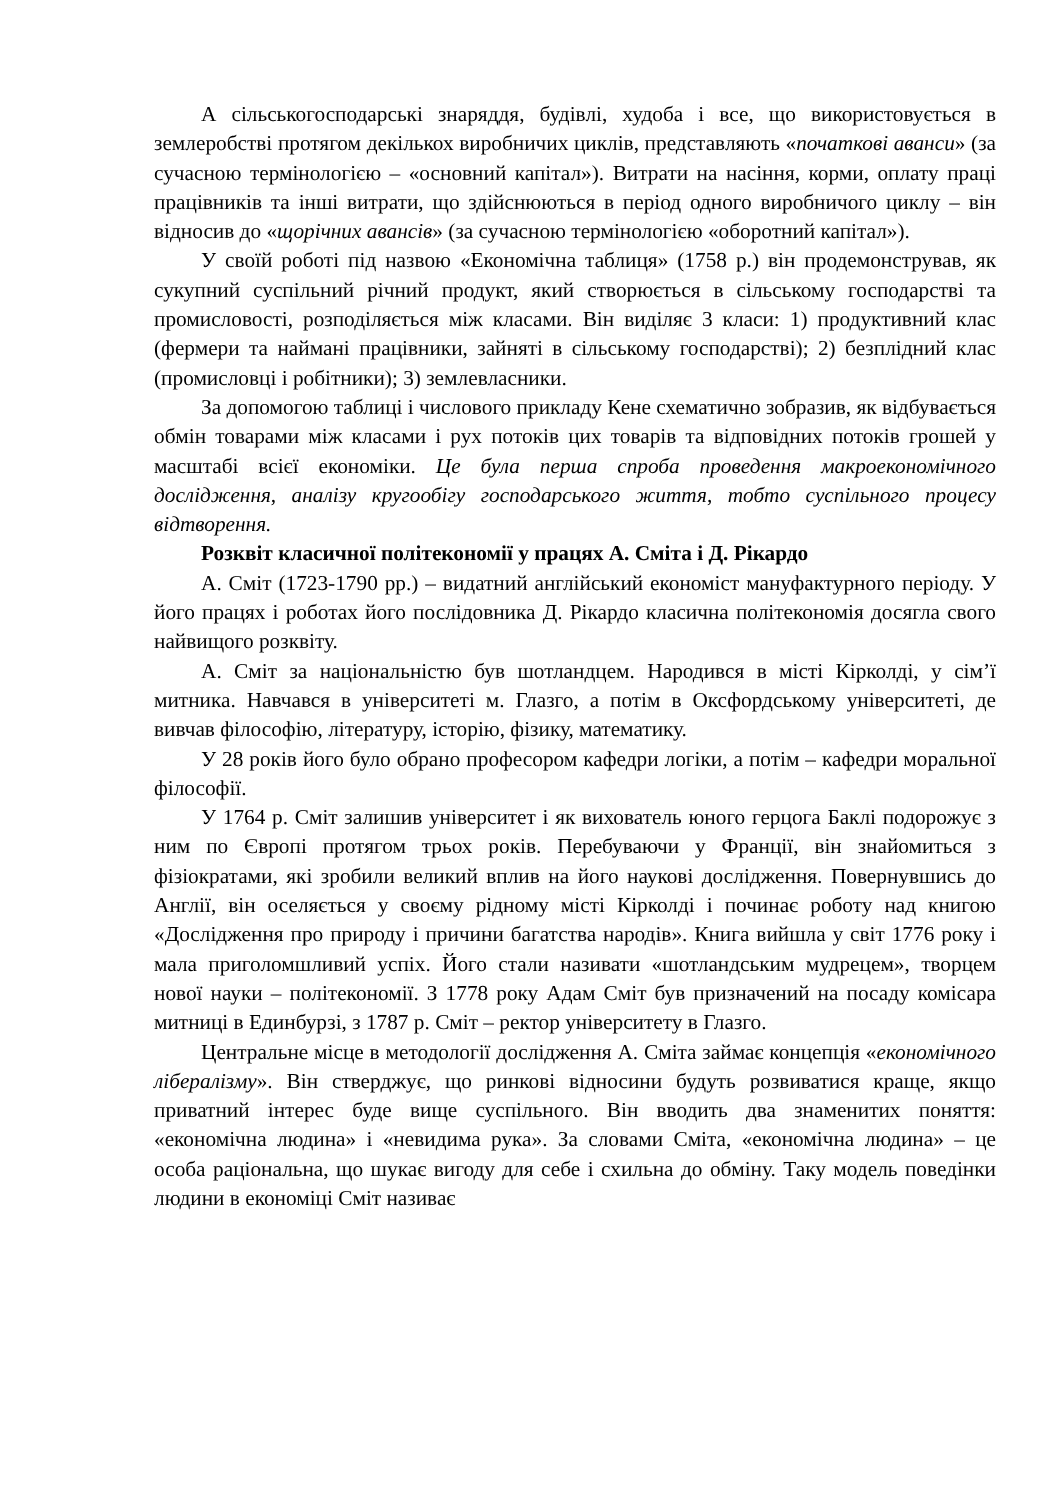А сільськогосподарські знаряддя, будівлі, худоба і все, що використовується в землеробстві протягом декількох виробничих циклів, представляють «початкові аванси» (за сучасною термінологією – «основний капітал»). Витрати на насіння, корми, оплату праці працівників та інші витрати, що здійснюються в період одного виробничого циклу – він відносив до «щорічних авансів» (за сучасною термінологією «оборотний капітал»).
У своїй роботі під назвою «Економічна таблиця» (1758 р.) він продемонстрував, як сукупний суспільний річний продукт, який створюється в сільському господарстві та промисловості, розподіляється між класами. Він виділяє 3 класи: 1) продуктивний клас (фермери та наймані працівники, зайняті в сільському господарстві); 2) безплідний клас (промисловці і робітники); 3) землевласники.
За допомогою таблиці і числового прикладу Кене схематично зобразив, як відбувається обмін товарами між класами і рух потоків цих товарів та відповідних потоків грошей у масштабі всієї економіки. Це була перша спроба проведення макроекономічного дослідження, аналізу кругообігу господарського життя, тобто суспільного процесу відтворення.
Розквіт класичної політекономії у працях А. Сміта і Д. Рікардо
А. Сміт (1723-1790 рр.) – видатний англійський економіст мануфактурного періоду. У його працях і роботах його послідовника Д. Рікардо класична політекономія досягла свого найвищого розквіту.
А. Сміт за національністю був шотландцем. Народився в місті Кірколді, у сім’ї митника. Навчався в університеті м. Глазго, а потім в Оксфордському університеті, де вивчав філософію, літературу, історію, фізику, математику.
У 28 років його було обрано професором кафедри логіки, а потім – кафедри моральної філософії.
У 1764 р. Сміт залишив університет і як вихователь юного герцога Баклі подорожує з ним по Європі протягом трьох років. Перебуваючи у Франції, він знайомиться з фізіократами, які зробили великий вплив на його наукові дослідження. Повернувшись до Англії, він оселяється у своєму рідному місті Кірколді і починає роботу над книгою «Дослідження про природу і причини багатства народів». Книга вийшла у світ 1776 року і мала приголомшливий успіх. Його стали називати «шотландським мудрецем», творцем нової науки – політекономії. З 1778 року Адам Сміт був призначений на посаду комісара митниці в Единбурзі, з 1787 р. Сміт – ректор університету в Глазго.
Центральне місце в методології дослідження А. Сміта займає концепція «економічного лібералізму». Він стверджує, що ринкові відносини будуть розвиватися краще, якщо приватний інтерес буде вище суспільного. Він вводить два знаменитих поняття: «економічна людина» і «невидима рука». За словами Сміта, «економічна людина» – це особа раціональна, що шукає вигоду для себе і схильна до обміну. Таку модель поведінки людини в економіці Сміт називає